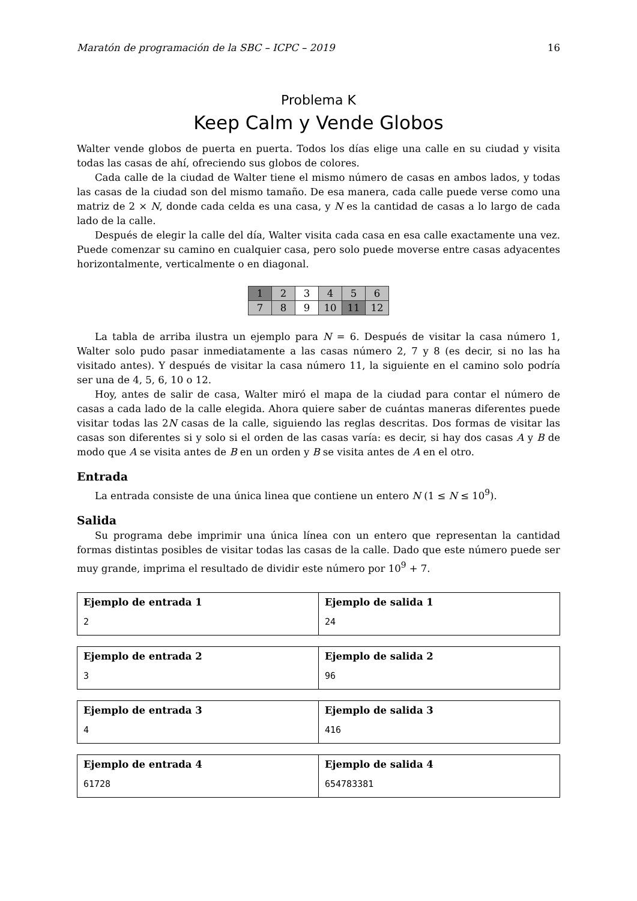Maratón de programación de la SBC – ICPC – 2019 16
Problema K
Keep Calm y Vende Globos
Walter vende globos de puerta en puerta. Todos los días elige una calle en su ciudad y visita todas las casas de ahí, ofreciendo sus globos de colores.
Cada calle de la ciudad de Walter tiene el mismo número de casas en ambos lados, y todas las casas de la ciudad son del mismo tamaño. De esa manera, cada calle puede verse como una matriz de 2 × N, donde cada celda es una casa, y N es la cantidad de casas a lo largo de cada lado de la calle.
Después de elegir la calle del día, Walter visita cada casa en esa calle exactamente una vez. Puede comenzar su camino en cualquier casa, pero solo puede moverse entre casas adyacentes horizontalmente, verticalmente o en diagonal.
| 1 | 2 | 3 | 4 | 5 | 6 |
| 7 | 8 | 9 | 10 | 11 | 12 |
La tabla de arriba ilustra un ejemplo para N = 6. Después de visitar la casa número 1, Walter solo pudo pasar inmediatamente a las casas número 2, 7 y 8 (es decir, si no las ha visitado antes). Y después de visitar la casa número 11, la siguiente en el camino solo podría ser una de 4, 5, 6, 10 o 12.
Hoy, antes de salir de casa, Walter miró el mapa de la ciudad para contar el número de casas a cada lado de la calle elegida. Ahora quiere saber de cuántas maneras diferentes puede visitar todas las 2N casas de la calle, siguiendo las reglas descritas. Dos formas de visitar las casas son diferentes si y solo si el orden de las casas varía: es decir, si hay dos casas A y B de modo que A se visita antes de B en un orden y B se visita antes de A en el otro.
Entrada
La entrada consiste de una única linea que contiene un entero N (1 ≤ N ≤ 10<sup>9</sup>).
Salida
Su programa debe imprimir una única línea con un entero que representan la cantidad formas distintas posibles de visitar todas las casas de la calle. Dado que este número puede ser muy grande, imprima el resultado de dividir este número por 10<sup>9</sup> + 7.
| Ejemplo de entrada 1 2 | Ejemplo de salida 1 24 |
| Ejemplo de entrada 2 3 | Ejemplo de salida 2 96 |
| Ejemplo de entrada 3 4 | Ejemplo de salida 3 416 |
| Ejemplo de entrada 4 61728 | Ejemplo de salida 4 654783381 |